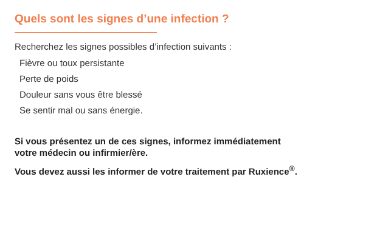Quels sont les signes d’une infection ?
Recherchez les signes possibles d’infection suivants :
Fièvre ou toux persistante
Perte de poids
Douleur sans vous être blessé
Se sentir mal ou sans énergie.
Si vous présentez un de ces signes, informez immédiatement
votre médecin ou infirmier/ère.
Vous devez aussi les informer de votre traitement par Ruxience<sup>®</sup>.